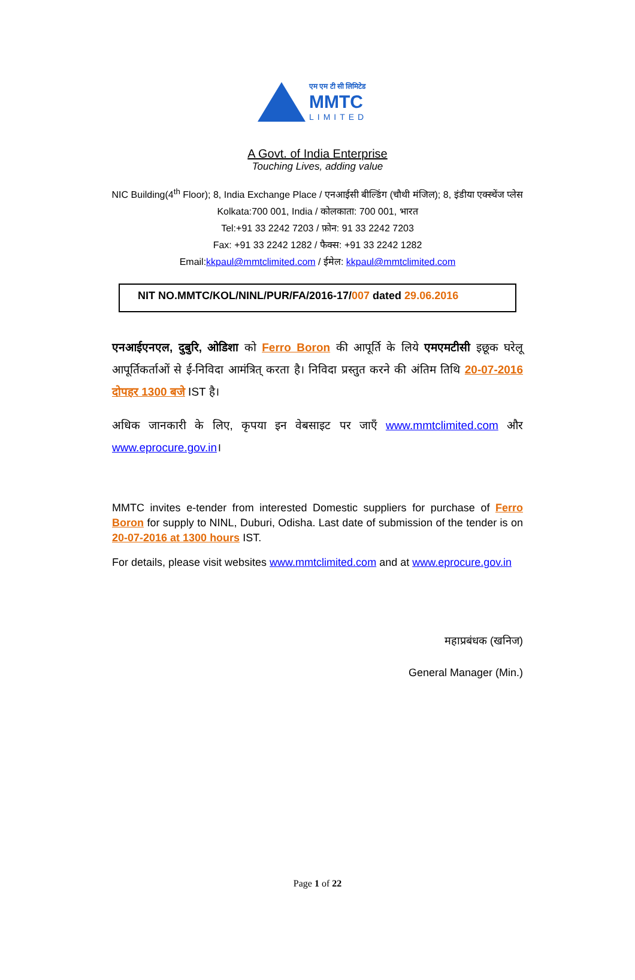एम एम टी सी लिमिटेड
MMTC
LIMITED
A Govt. of India Enterprise
Touching Lives, adding value
NIC Building(4<sup>th</sup> Floor); 8, India Exchange Place / एनआईसी बील्डिंग (चौथी मंजिल); 8, इंडीया एक्स्चेंज प्लेस
Kolkata:700 001, India / कोलकाता: 700 001, भारत
Tel:+91 33 2242 7203 / फ़ोन: 91 33 2242 7203
Fax: +91 33 2242 1282 / फैक्स: +91 33 2242 1282
Email:kkpaul@mmtclimited.com / ईमेल: kkpaul@mmtclimited.com
NIT NO.MMTC/KOL/NINL/PUR/FA/2016-17/007 dated 29.06.2016
एनआईएनएल, दुबुरि, ओडिशा को Ferro Boron की आपूर्ति के लिये एमएमटीसी इछूक घरेलू आपूर्तिकर्ताओं से ई-निविदा आमंत्रित् करता है। निविदा प्रस्तुत करने की अंतिम तिथि 20-07-2016 दोपहर 1300 बजे IST है।
अधिक जानकारी के लिए, कृपया इन वेबसाइट पर जाएँ www.mmtclimited.com और www.eprocure.gov.in।
MMTC invites e-tender from interested Domestic suppliers for purchase of Ferro Boron for supply to NINL, Duburi, Odisha. Last date of submission of the tender is on 20-07-2016 at 1300 hours IST.
For details, please visit websites www.mmtclimited.com and at www.eprocure.gov.in
महाप्रबंधक (खनिज)
General Manager (Min.)
Page 1 of 22